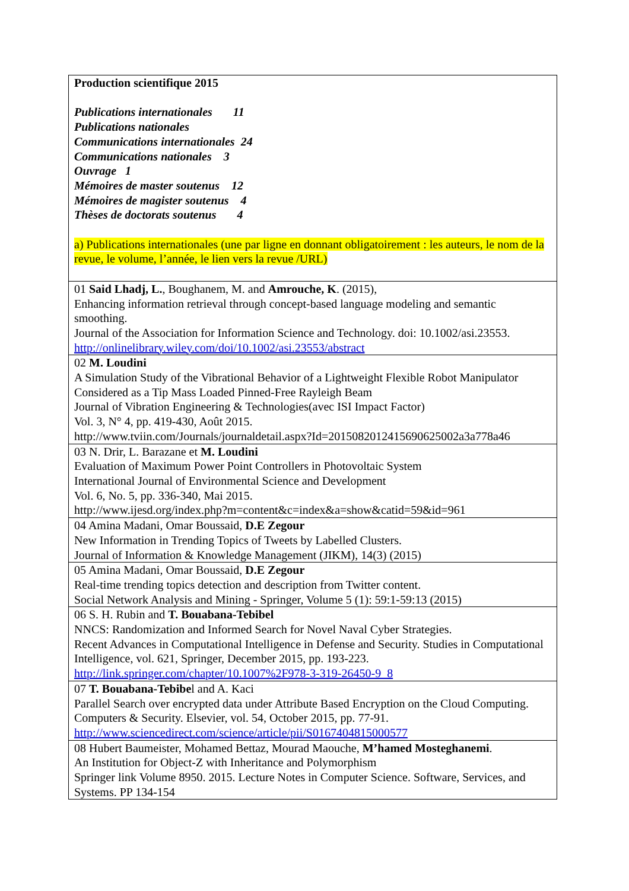| Production scientifique 2015 Publications internationales 11 Publications nationales Communications internationales 24 Communications nationales 3 Ouvrage 1 Mémoires de master soutenus 12 Mémoires de magister soutenus 4 Thèses de doctorats soutenus 4 a) Publications internationales (une par ligne en donnant obligatoirement : les auteurs, le nom de la revue, le volume, l’année, le lien vers la revue /URL) |
| 01 Said Lhadj, L. , Boughanem, M. and Amrouche, K . (2015), Enhancing information retrieval through concept-based language modeling and semantic smoothing. Journal of the Association for Information Science and Technology. doi: 10.1002/asi.23553. http://onlinelibrary.wiley.com/doi/10.1002/asi.23553/abstract |
| 02 M. Loudini A Simulation Study of the Vibrational Behavior of a Lightweight Flexible Robot Manipulator Considered as a Tip Mass Loaded Pinned-Free Rayleigh Beam Journal of Vibration Engineering & Technologies(avec ISI Impact Factor) Vol. 3, N° 4, pp. 419-430, Août 2015. http://www.tviin.com/Journals/journaldetail.aspx?Id=2015082012415690625002a3a778a46 |
| 03 N. Drir, L. Barazane et M. Loudini Evaluation of Maximum Power Point Controllers in Photovoltaic System International Journal of Environmental Science and Development Vol. 6, No. 5, pp. 336-340, Mai 2015. http://www.ijesd.org/index.php?m=content&c=index&a=show&catid=59&id=961 |
| 04 Amina Madani, Omar Boussaid, D.E Zegour New Information in Trending Topics of Tweets by Labelled Clusters. Journal of Information & Knowledge Management (JIKM), 14(3) (2015) |
| 05 Amina Madani, Omar Boussaid, D.E Zegour Real-time trending topics detection and description from Twitter content. Social Network Analysis and Mining - Springer, Volume 5 (1): 59:1-59:13 (2015) |
| 06 S. H. Rubin and T. Bouabana-Tebibel NNCS: Randomization and Informed Search for Novel Naval Cyber Strategies. Recent Advances in Computational Intelligence in Defense and Security. Studies in Computational Intelligence, vol. 621, Springer, December 2015, pp. 193-223. http://link.springer.com/chapter/10.1007%2F978-3-319-26450-9_8 |
| 07 T. Bouabana-Tebibe l and A. Kaci Parallel Search over encrypted data under Attribute Based Encryption on the Cloud Computing. Computers & Security. Elsevier, vol. 54, October 2015, pp. 77-91. http://www.sciencedirect.com/science/article/pii/S0167404815000577 |
| 08 Hubert Baumeister, Mohamed Bettaz, Mourad Maouche, M’hamed Mosteghanemi . An Institution for Object-Z with Inheritance and Polymorphism Springer link Volume 8950. 2015. Lecture Notes in Computer Science. Software, Services, and Systems. PP 134-154 |